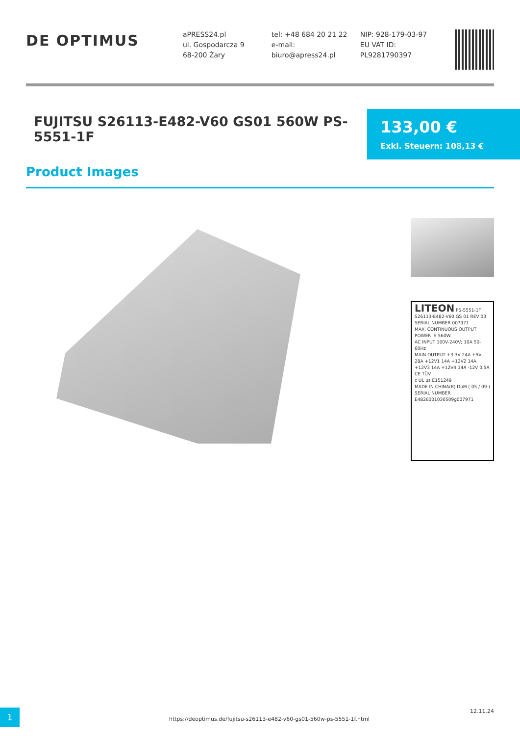DE OPTIMUS
aPRESS24.pl
ul. Gospodarcza 9
68-200 Żary
tel: +48 684 20 21 22
e-mail:
biuro@apress24.pl
NIP: 928-179-03-97
EU VAT ID:
PL9281790397
FUJITSU S26113-E482-V60 GS01 560W PS-5551-1F
133,00 €
Exkl. Steuern: 108,13 €
Product Images
LITEON PS-5551-1F
S26113-E482-V60 GS 01 REV 03
SERIAL NUMBER 007971
MAX. CONTINUOUS OUTPUT POWER IS 560W.
AC INPUT 100V-240V; 10A 50-60Hz
MAIN OUTPUT +3.3V 24A +5V 28A +12V1 14A +12V2 14A +12V3 14A +12V4 14A -12V 0.5A
CE TÜV
c UL us E151249
MADE IN CHINA(B) DoM ( 05 / 09 )
SERIAL NUMBER
E4826001030509g007971
1
https://deoptimus.de/fujitsu-s26113-e482-v60-gs01-560w-ps-5551-1f.html
12.11.24